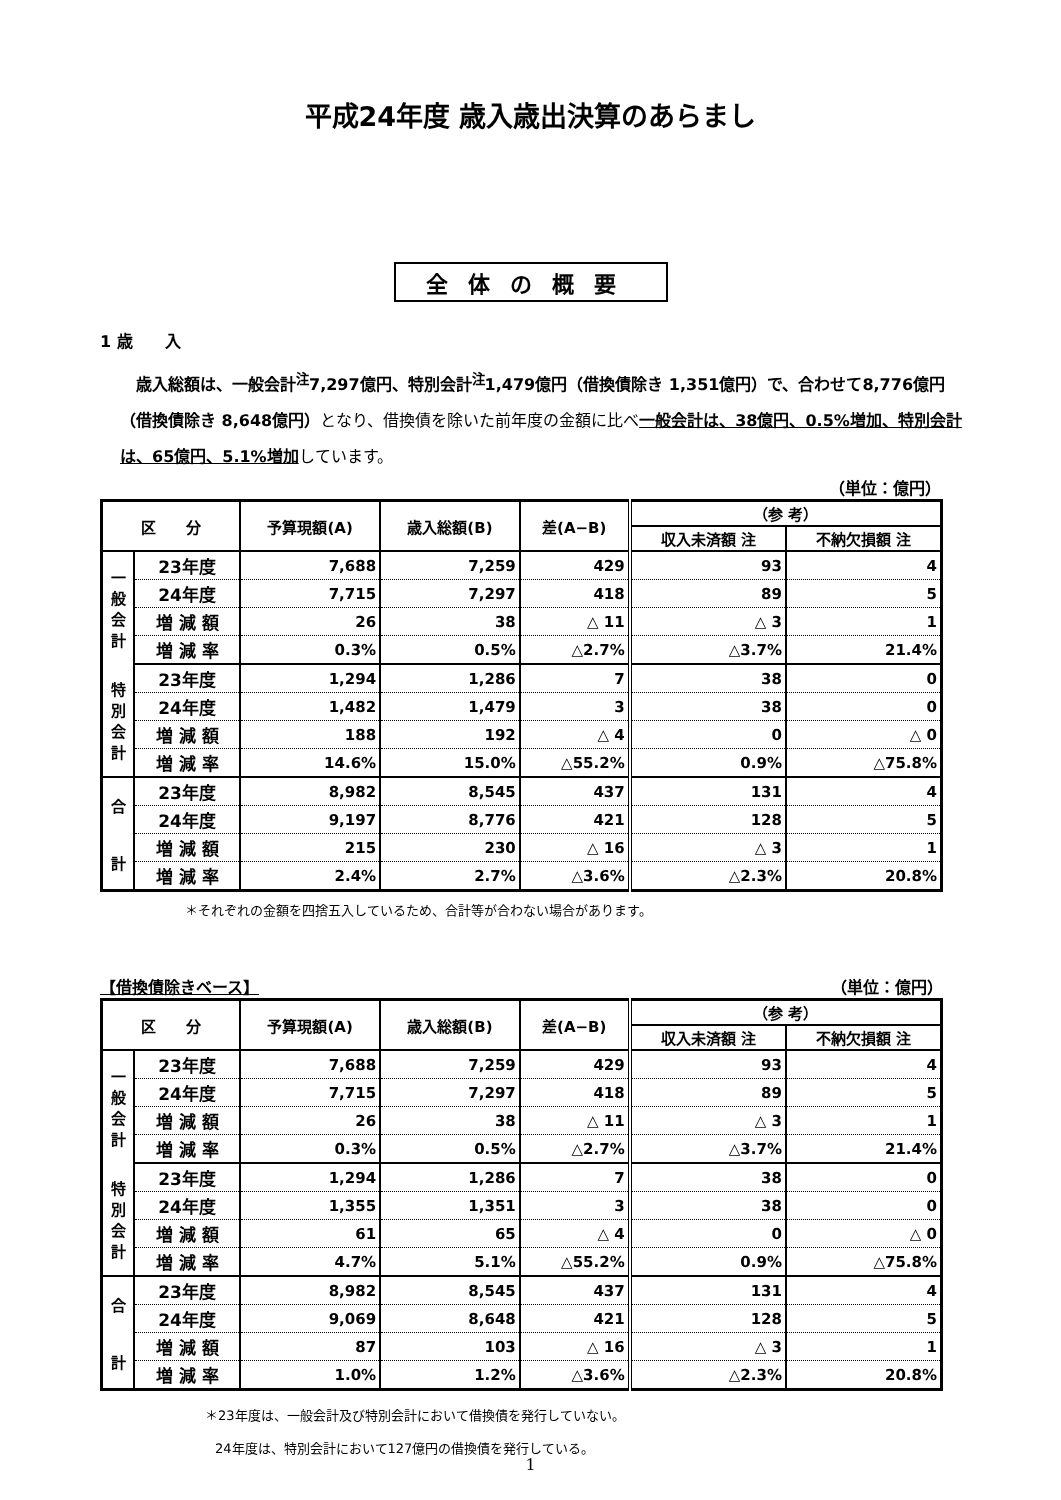平成24年度 歳入歳出決算のあらまし
全体の概要
1 歳　　入
　歳入総額は、一般会計<sup>注</sup>7,297億円、特別会計<sup>注</sup>1,479億円（借換債除き 1,351億円）で、合わせて8,776億円（借換債除き 8,648億円）となり、借換債を除いた前年度の金額に比べ一般会計は、38億円、0.5%増加、特別会計は、65億円、5.1%増加しています。
（単位：億円）
| 区 分 | | 予算現額(A) | 歳入総額(B) | 差(A−B) | （参 考） | |
| --- | --- | --- | --- | --- | --- | --- |
| | | | | | 収入未済額 注 | 不納欠損額 注 |
| 一 般 会 計 | 23年度 | 7,688 | 7,259 | 429 | 93 | 4 |
| | 24年度 | 7,715 | 7,297 | 418 | 89 | 5 |
| | 増 減 額 | 26 | 38 | △ 11 | △ 3 | 1 |
| | 増 減 率 | 0.3% | 0.5% | △2.7% | △3.7% | 21.4% |
| 特 別 会 計 | 23年度 | 1,294 | 1,286 | 7 | 38 | 0 |
| | 24年度 | 1,482 | 1,479 | 3 | 38 | 0 |
| | 増 減 額 | 188 | 192 | △ 4 | 0 | △ 0 |
| | 増 減 率 | 14.6% | 15.0% | △55.2% | 0.9% | △75.8% |
| 合 計 | 23年度 | 8,982 | 8,545 | 437 | 131 | 4 |
| | 24年度 | 9,197 | 8,776 | 421 | 128 | 5 |
| | 増 減 額 | 215 | 230 | △ 16 | △ 3 | 1 |
| | 増 減 率 | 2.4% | 2.7% | △3.6% | △2.3% | 20.8% |
＊それぞれの金額を四捨五入しているため、合計等が合わない場合があります。
【借換債除きベース】 （単位：億円）
| 区 分 | | 予算現額(A) | 歳入総額(B) | 差(A−B) | （参 考） | |
| --- | --- | --- | --- | --- | --- | --- |
| | | | | | 収入未済額 注 | 不納欠損額 注 |
| 一 般 会 計 | 23年度 | 7,688 | 7,259 | 429 | 93 | 4 |
| | 24年度 | 7,715 | 7,297 | 418 | 89 | 5 |
| | 増 減 額 | 26 | 38 | △ 11 | △ 3 | 1 |
| | 増 減 率 | 0.3% | 0.5% | △2.7% | △3.7% | 21.4% |
| 特 別 会 計 | 23年度 | 1,294 | 1,286 | 7 | 38 | 0 |
| | 24年度 | 1,355 | 1,351 | 3 | 38 | 0 |
| | 増 減 額 | 61 | 65 | △ 4 | 0 | △ 0 |
| | 増 減 率 | 4.7% | 5.1% | △55.2% | 0.9% | △75.8% |
| 合 計 | 23年度 | 8,982 | 8,545 | 437 | 131 | 4 |
| | 24年度 | 9,069 | 8,648 | 421 | 128 | 5 |
| | 増 減 額 | 87 | 103 | △ 16 | △ 3 | 1 |
| | 増 減 率 | 1.0% | 1.2% | △3.6% | △2.3% | 20.8% |
＊23年度は、一般会計及び特別会計において借換債を発行していない。
24年度は、特別会計において127億円の借換債を発行している。
1